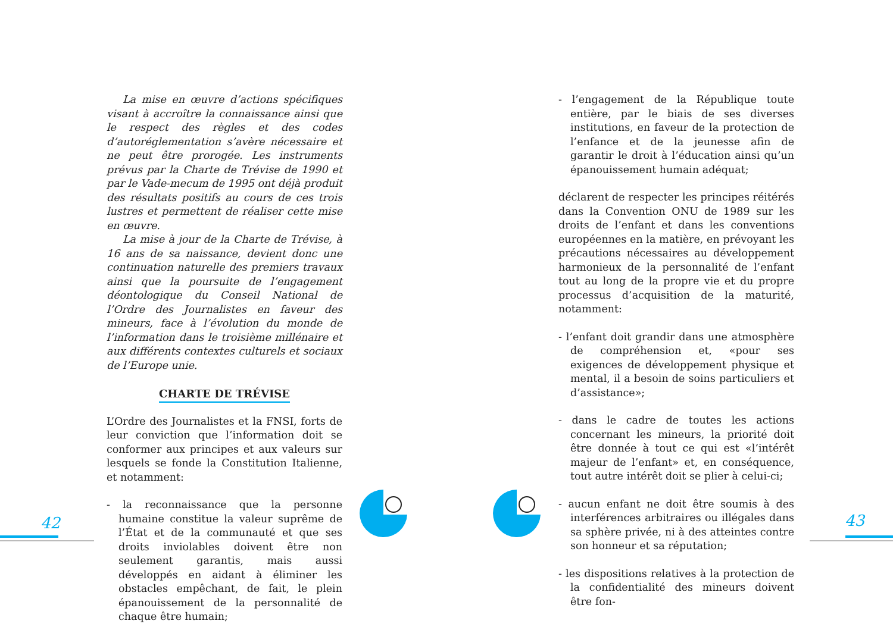La mise en œuvre d’actions spécifiques visant à accroître la connaissance ainsi que le respect des règles et des codes d’autoréglementation s’avère nécessaire et ne peut être prorogée. Les instruments prévus par la Charte de Trévise de 1990 et par le Vade-mecum de 1995 ont déjà produit des résultats positifs au cours de ces trois lustres et permettent de réaliser cette mise en œuvre.
La mise à jour de la Charte de Trévise, à 16 ans de sa naissance, devient donc une continuation naturelle des premiers travaux ainsi que la poursuite de l’engagement déontologique du Conseil National de l’Ordre des Journalistes en faveur des mineurs, face à l’évolution du monde de l’information dans le troisième millénaire et aux différents contextes culturels et sociaux de l’Europe unie.
CHARTE DE TRÉVISE
L’Ordre des Journalistes et la FNSI, forts de leur conviction que l’information doit se conformer aux principes et aux valeurs sur lesquels se fonde la Constitution Italienne, et notamment:
- la reconnaissance que la personne humaine constitue la valeur suprême de l’État et de la communauté et que ses droits inviolables doivent être non seulement garantis, mais aussi développés en aidant à éliminer les obstacles empêchant, de fait, le plein épanouissement de la personnalité de chaque être humain;
- l’engagement de la République toute entière, par le biais de ses diverses institutions, en faveur de la protection de l’enfance et de la jeunesse afin de garantir le droit à l’éducation ainsi qu’un épanouissement humain adéquat;
déclarent de respecter les principes réitérés dans la Convention ONU de 1989 sur les droits de l’enfant et dans les conventions européennes en la matière, en prévoyant les précautions nécessaires au développement harmonieux de la personnalité de l’enfant tout au long de la propre vie et du propre processus d’acquisition de la maturité, notamment:
- l’enfant doit grandir dans une atmosphère de compréhension et, «pour ses exigences de développement physique et mental, il a besoin de soins particuliers et d’assistance»;
- dans le cadre de toutes les actions concernant les mineurs, la priorité doit être donnée à tout ce qui est «l’intérêt majeur de l’enfant» et, en conséquence, tout autre intérêt doit se plier à celui-ci;
- aucun enfant ne doit être soumis à des interférences arbitraires ou illégales dans sa sphère privée, ni à des atteintes contre son honneur et sa réputation;
- les dispositions relatives à la protection de la confidentialité des mineurs doivent être fon-
42 43